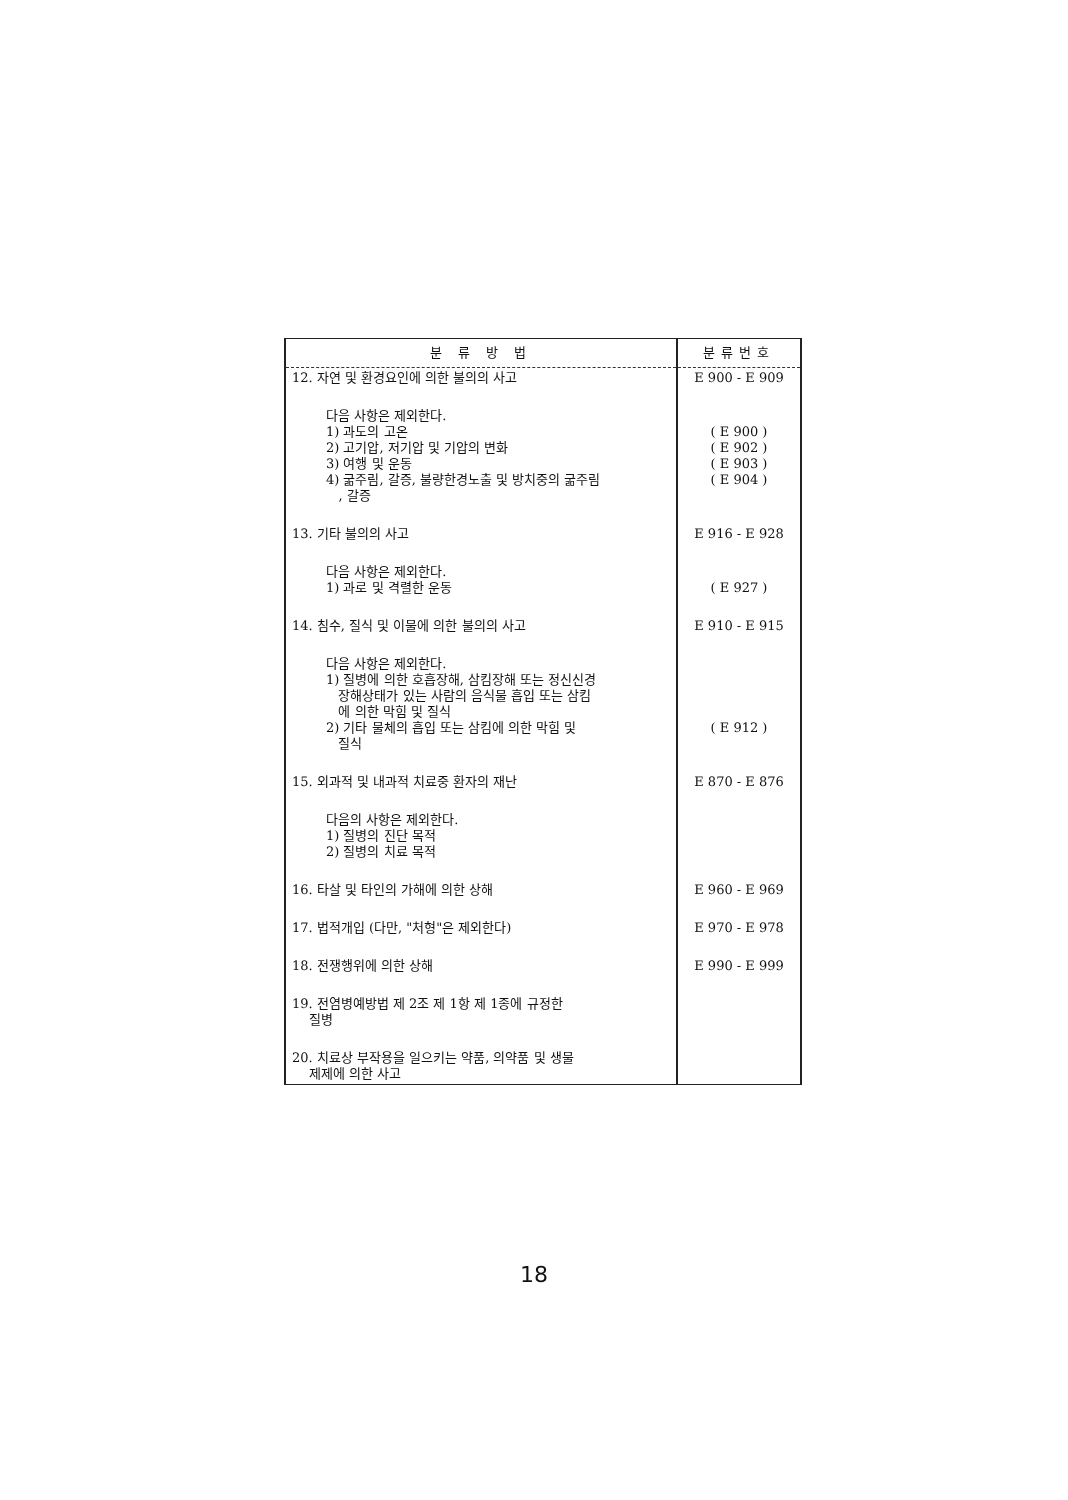| 분 류 방 법 | 분류번호 |
| --- | --- |
| 12. 자연 및 환경요인에 의한 불의의 사고 | E 900 - E 909 |
| 다음 사항은 제외한다. 1) 과도의 고온 2) 고기압, 저기압 및 기압의 변화 3) 여행 및 운동 4) 굶주림, 갈증, 불량한경노출 및 방치중의 굶주림 , 갈증 | ( E 900 ) ( E 902 ) ( E 903 ) ( E 904 ) |
| 13. 기타 불의의 사고 | E 916 - E 928 |
| 다음 사항은 제외한다. 1) 과로 및 격렬한 운동 | ( E 927 ) |
| 14. 침수, 질식 및 이물에 의한 불의의 사고 | E 910 - E 915 |
| 다음 사항은 제외한다. 1) 질병에 의한 호흡장해, 삼킴장해 또는 정신신경 장해상태가 있는 사람의 음식물 흡입 또는 삼킴 에 의한 막힘 및 질식 2) 기타 물체의 흡입 또는 삼킴에 의한 막힘 및 질식 | ( E 912 ) |
| 15. 외과적 및 내과적 치료중 환자의 재난 | E 870 - E 876 |
| 다음의 사항은 제외한다. 1) 질병의 진단 목적 2) 질병의 치료 목적 | |
| 16. 타살 및 타인의 가해에 의한 상해 | E 960 - E 969 |
| 17. 법적개입 (다만, "처형"은 제외한다) | E 970 - E 978 |
| 18. 전쟁행위에 의한 상해 | E 990 - E 999 |
| 19. 전염병예방법 제 2조 제 1항 제 1종에 규정한 질병 | |
| 20. 치료상 부작용을 일으키는 약품, 의약품 및 생물 제제에 의한 사고 | |
18